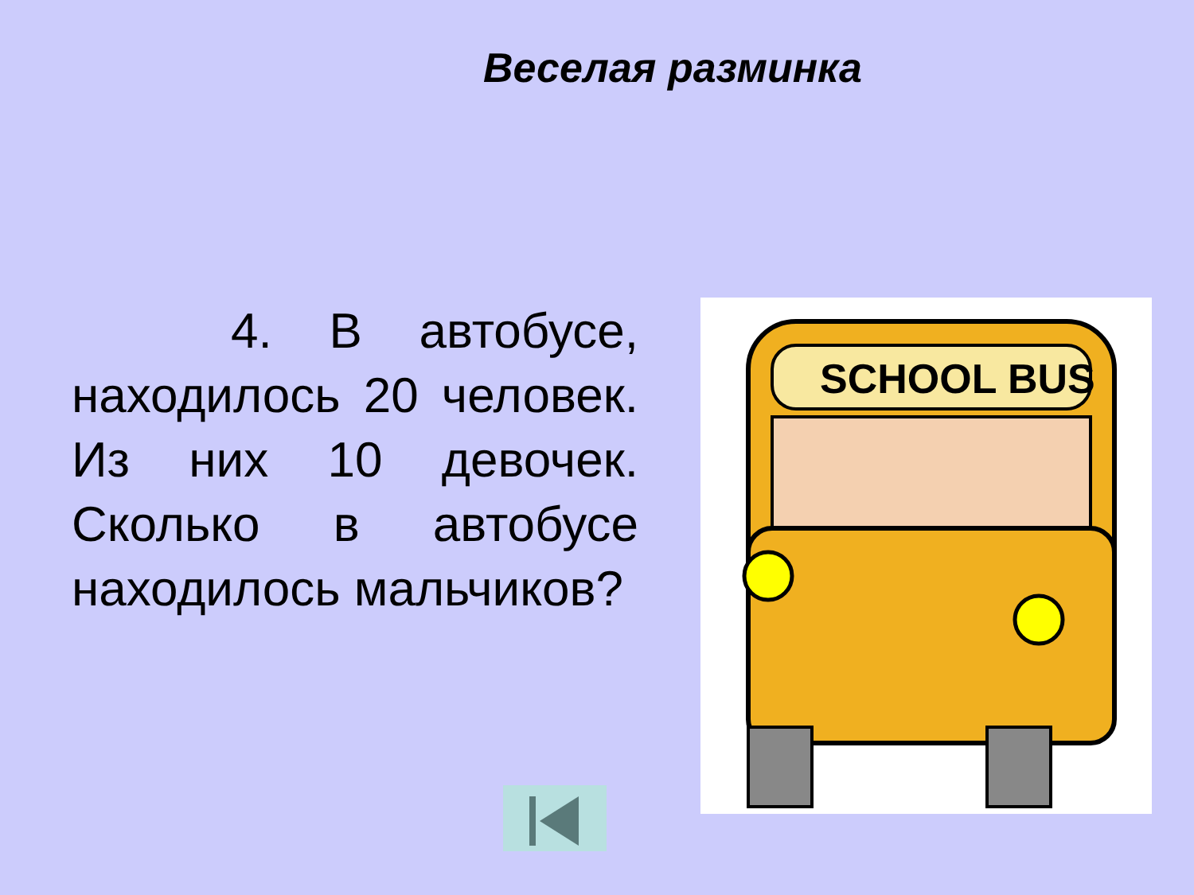Веселая разминка
4. В автобусе, находилось 20 человек. Из них 10 девочек. Сколько в автобусе находилось мальчиков?
SCHOOL BUS